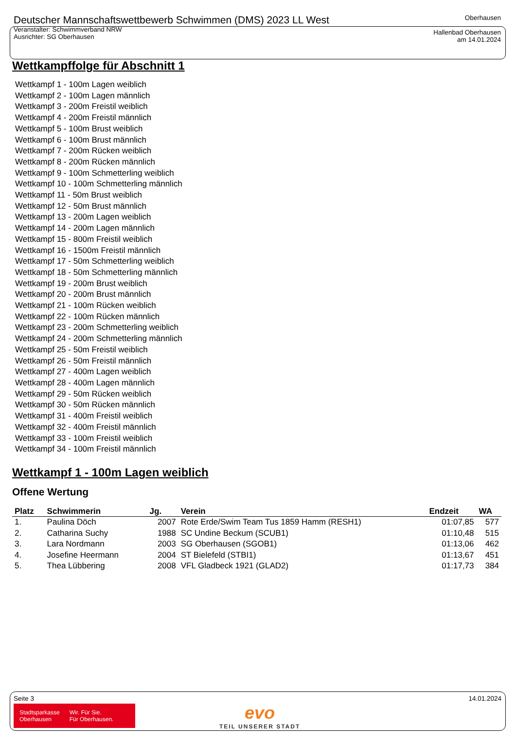Deutscher Mannschaftswettbewerb Schwimmen (DMS) 2023 LL West
Veranstalter: Schwimmverband NRW
Ausrichter: SG Oberhausen
Oberhausen
Hallenbad Oberhausen
am 14.01.2024
Wettkampffolge für Abschnitt 1
Wettkampf 1 - 100m Lagen weiblich
Wettkampf 2 - 100m Lagen männlich
Wettkampf 3 - 200m Freistil weiblich
Wettkampf 4 - 200m Freistil männlich
Wettkampf 5 - 100m Brust weiblich
Wettkampf 6 - 100m Brust männlich
Wettkampf 7 - 200m Rücken weiblich
Wettkampf 8 - 200m Rücken männlich
Wettkampf 9 - 100m Schmetterling weiblich
Wettkampf 10 - 100m Schmetterling männlich
Wettkampf 11 - 50m Brust weiblich
Wettkampf 12 - 50m Brust männlich
Wettkampf 13 - 200m Lagen weiblich
Wettkampf 14 - 200m Lagen männlich
Wettkampf 15 - 800m Freistil weiblich
Wettkampf 16 - 1500m Freistil männlich
Wettkampf 17 - 50m Schmetterling weiblich
Wettkampf 18 - 50m Schmetterling männlich
Wettkampf 19 - 200m Brust weiblich
Wettkampf 20 - 200m Brust männlich
Wettkampf 21 - 100m Rücken weiblich
Wettkampf 22 - 100m Rücken männlich
Wettkampf 23 - 200m Schmetterling weiblich
Wettkampf 24 - 200m Schmetterling männlich
Wettkampf 25 - 50m Freistil weiblich
Wettkampf 26 - 50m Freistil männlich
Wettkampf 27 - 400m Lagen weiblich
Wettkampf 28 - 400m Lagen männlich
Wettkampf 29 - 50m Rücken weiblich
Wettkampf 30 - 50m Rücken männlich
Wettkampf 31 - 400m Freistil weiblich
Wettkampf 32 - 400m Freistil männlich
Wettkampf 33 - 100m Freistil weiblich
Wettkampf 34 - 100m Freistil männlich
Wettkampf 1 - 100m Lagen weiblich
Offene Wertung
| Platz | Schwimmerin | Jg. | Verein | Endzeit | WA |
| --- | --- | --- | --- | --- | --- |
| 1. | Paulina Döch | 2007 | Rote Erde/Swim Team Tus 1859 Hamm (RESH1) | 01:07,85 | 577 |
| 2. | Catharina Suchy | 1988 | SC Undine Beckum (SCUB1) | 01:10,48 | 515 |
| 3. | Lara Nordmann | 2003 | SG Oberhausen (SGOB1) | 01:13,06 | 462 |
| 4. | Josefine Heermann | 2004 | ST Bielefeld (STBI1) | 01:13,67 | 451 |
| 5. | Thea Lübbering | 2008 | VFL Gladbeck 1921 (GLAD2) | 01:17,73 | 384 |
Seite 3 14.01.2024
Stadtsparkasse
Oberhausen
Wir. Für Sie.
Für Oberhausen.
evo
TEIL UNSERER STADT